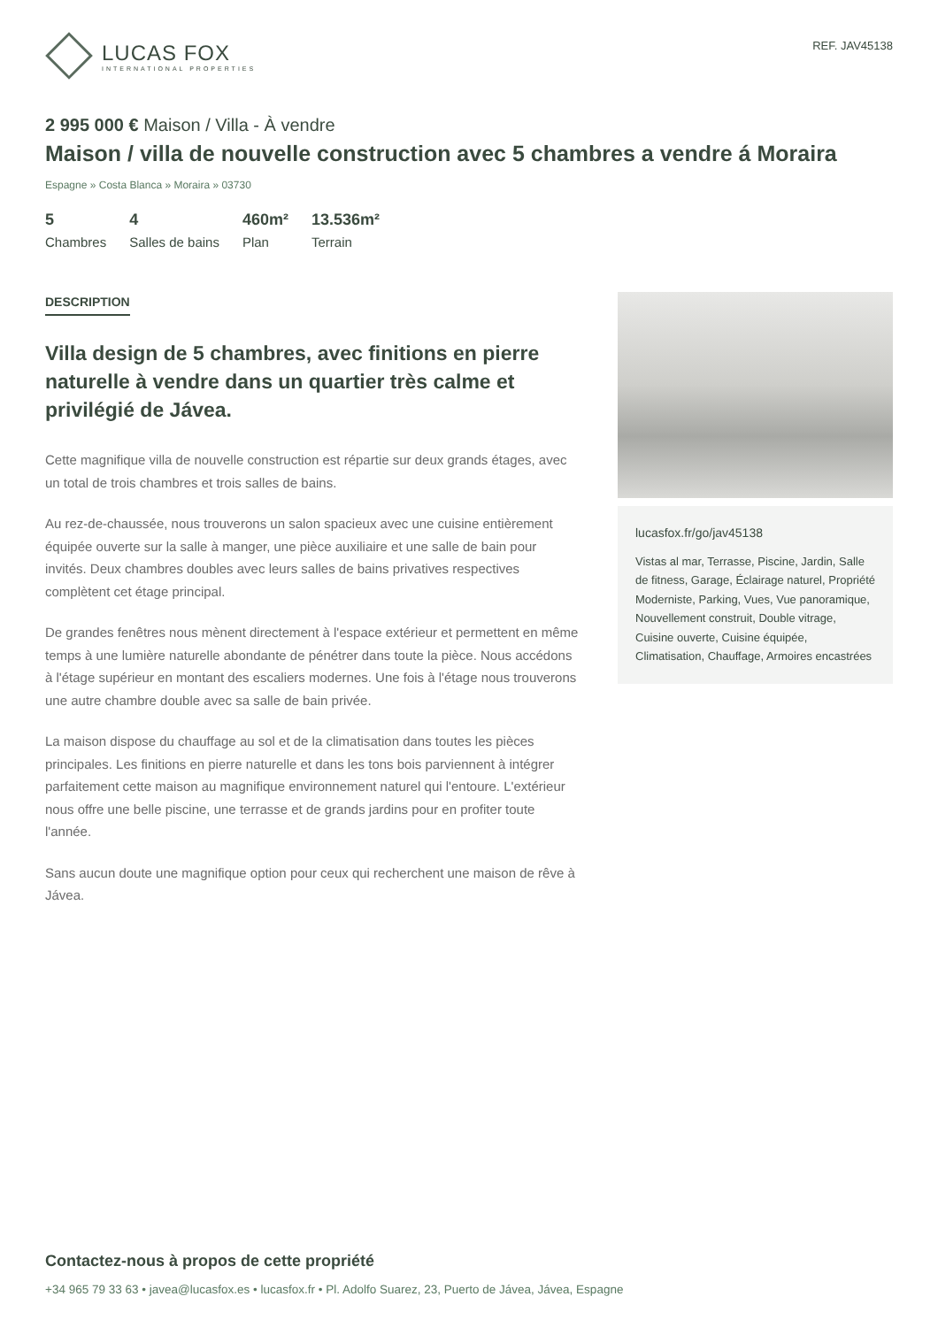LUCAS FOX
INTERNATIONAL PROPERTIES
REF. JAV45138
2 995 000 € Maison / Villa - À vendre
Maison / villa de nouvelle construction avec 5 chambres a vendre á Moraira
Espagne » Costa Blanca » Moraira » 03730
5
Chambres
4
Salles de bains
460m²
Plan
13.536m²
Terrain
DESCRIPTION
Villa design de 5 chambres, avec finitions en pierre naturelle à vendre dans un quartier très calme et privilégié de Jávea.
Cette magnifique villa de nouvelle construction est répartie sur deux grands étages, avec un total de trois chambres et trois salles de bains.
Au rez-de-chaussée, nous trouverons un salon spacieux avec une cuisine entièrement équipée ouverte sur la salle à manger, une pièce auxiliaire et une salle de bain pour invités. Deux chambres doubles avec leurs salles de bains privatives respectives complètent cet étage principal.
De grandes fenêtres nous mènent directement à l'espace extérieur et permettent en même temps à une lumière naturelle abondante de pénétrer dans toute la pièce. Nous accédons à l'étage supérieur en montant des escaliers modernes. Une fois à l'étage nous trouverons une autre chambre double avec sa salle de bain privée.
La maison dispose du chauffage au sol et de la climatisation dans toutes les pièces principales. Les finitions en pierre naturelle et dans les tons bois parviennent à intégrer parfaitement cette maison au magnifique environnement naturel qui l'entoure. L'extérieur nous offre une belle piscine, une terrasse et de grands jardins pour en profiter toute l'année.
Sans aucun doute une magnifique option pour ceux qui recherchent une maison de rêve à Jávea.
lucasfox.fr/go/jav45138
Vistas al mar, Terrasse, Piscine, Jardin, Salle de fitness, Garage, Éclairage naturel, Propriété Moderniste, Parking, Vues, Vue panoramique, Nouvellement construit, Double vitrage, Cuisine ouverte, Cuisine équipée, Climatisation, Chauffage, Armoires encastrées
Contactez-nous à propos de cette propriété
+34 965 79 33 63 • javea@lucasfox.es • lucasfox.fr • Pl. Adolfo Suarez, 23, Puerto de Jávea, Jávea, Espagne